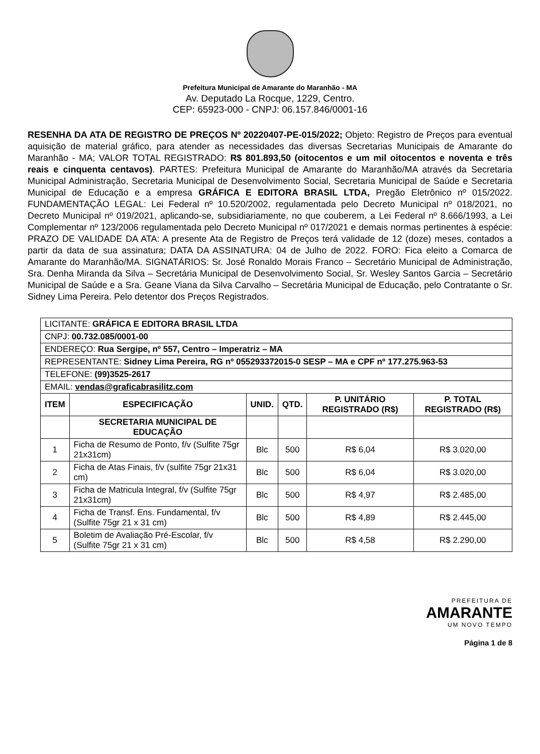Prefeitura Municipal de Amarante do Maranhão - MA
Av. Deputado La Rocque, 1229, Centro.
CEP: 65923-000 - CNPJ: 06.157.846/0001-16
RESENHA DA ATA DE REGISTRO DE PREÇOS Nº 20220407-PE-015/2022; Objeto: Registro de Preços para eventual aquisição de material gráfico, para atender as necessidades das diversas Secretarias Municipais de Amarante do Maranhão - MA; VALOR TOTAL REGISTRADO: R$ 801.893,50 (oitocentos e um mil oitocentos e noventa e três reais e cinquenta centavos). PARTES: Prefeitura Municipal de Amarante do Maranhão/MA através da Secretaria Municipal Administração, Secretaria Municipal de Desenvolvimento Social, Secretaria Municipal de Saúde e Secretaria Municipal de Educação e a empresa GRÁFICA E EDITORA BRASIL LTDA, Pregão Eletrônico nº 015/2022. FUNDAMENTAÇÃO LEGAL: Lei Federal nº 10.520/2002, regulamentada pelo Decreto Municipal nº 018/2021, no Decreto Municipal nº 019/2021, aplicando-se, subsidiariamente, no que couberem, a Lei Federal nº 8.666/1993, a Lei Complementar nº 123/2006 regulamentada pelo Decreto Municipal nº 017/2021 e demais normas pertinentes à espécie: PRAZO DE VALIDADE DA ATA: A presente Ata de Registro de Preços terá validade de 12 (doze) meses, contados a partir da data de sua assinatura; DATA DA ASSINATURA: 04 de Julho de 2022. FORO: Fica eleito a Comarca de Amarante do Maranhão/MA. SIGNATÁRIOS: Sr. José Ronaldo Morais Franco – Secretário Municipal de Administração, Sra. Denha Miranda da Silva – Secretária Municipal de Desenvolvimento Social, Sr. Wesley Santos Garcia – Secretário Municipal de Saúde e a Sra. Geane Viana da Silva Carvalho – Secretária Municipal de Educação, pelo Contratante o Sr. Sidney Lima Pereira. Pelo detentor dos Preços Registrados.
| LICITANTE: GRÁFICA E EDITORA BRASIL LTDA | | | | | |
| CNPJ: 00.732.085/0001-00 | | | | | |
| ENDEREÇO: Rua Sergipe, nº 557, Centro – Imperatriz – MA | | | | | |
| REPRESENTANTE: Sidney Lima Pereira, RG nº 055293372015-0 SESP – MA e CPF nº 177.275.963-53 | | | | | |
| TELEFONE: (99)3525-2617 | | | | | |
| EMAIL: vendas@graficabrasilitz.com | | | | | |
| ITEM | ESPECIFICAÇÃO | UNID. | QTD. | P. UNITÁRIO REGISTRADO (R$) | P. TOTAL REGISTRADO (R$) |
| | SECRETARIA MUNICIPAL DE EDUCAÇÃO | | | | |
| 1 | Ficha de Resumo de Ponto, f/v (Sulfite 75gr 21x31cm) | Blc | 500 | R$ 6,04 | R$ 3.020,00 |
| 2 | Ficha de Atas Finais, f/v (sulfite 75gr 21x31 cm) | Blc | 500 | R$ 6,04 | R$ 3.020,00 |
| 3 | Ficha de Matricula Integral, f/v (Sulfite 75gr 21x31cm) | Blc | 500 | R$ 4,97 | R$ 2.485,00 |
| 4 | Ficha de Transf. Ens. Fundamental, f/v (Sulfite 75gr 21 x 31 cm) | Blc | 500 | R$ 4,89 | R$ 2.445,00 |
| 5 | Boletim de Avaliação Pré-Escolar, f/v (Sulfite 75gr 21 x 31 cm) | Blc | 500 | R$ 4,58 | R$ 2.290,00 |
PREFEITURA DE
AMARANTE
UM NOVO TEMPO
Página 1 de 8